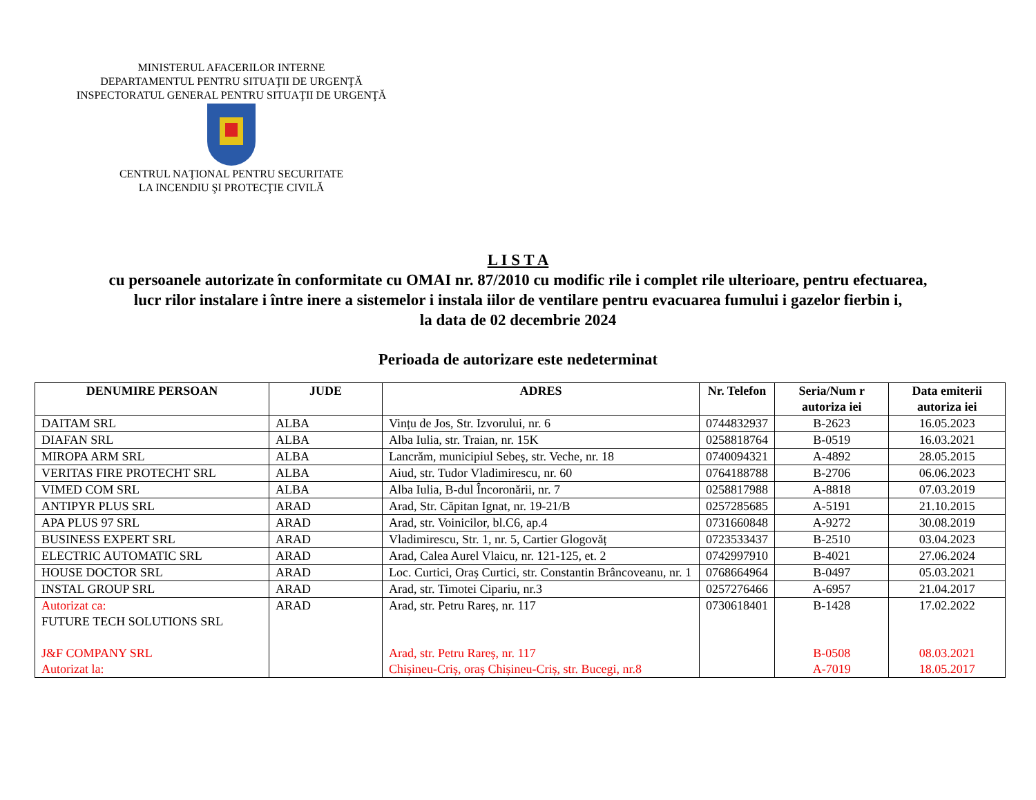MINISTERUL AFACERILOR INTERNE
DEPARTAMENTUL PENTRU SITUAŢII DE URGENŢĂ
INSPECTORATUL GENERAL PENTRU SITUAŢII DE URGENŢĂ
CENTRUL NAŢIONAL PENTRU SECURITATE
LA INCENDIU ŞI PROTECŢIE CIVILĂ
L I S T A
cu persoanele autorizate în conformitate cu OMAI nr. 87/2010 cu modific rile i complet rile ulterioare, pentru efectuarea,
lucr rilor instalare i între inere a sistemelor i instala iilor de ventilare pentru evacuarea fumului i gazelor fierbin i,
la data de 02 decembrie 2024
Perioada de autorizare este nedeterminat
| DENUMIRE PERSOAN | JUDE | ADRES | Nr. Telefon | Seria/Num r autoriza iei | Data emiterii autoriza iei |
| --- | --- | --- | --- | --- | --- |
| DAITAM SRL | ALBA | Vințu de Jos, Str. Izvorului, nr. 6 | 0744832937 | B-2623 | 16.05.2023 |
| DIAFAN SRL | ALBA | Alba Iulia, str. Traian, nr. 15K | 0258818764 | B-0519 | 16.03.2021 |
| MIROPA ARM SRL | ALBA | Lancrăm, municipiul Sebeș, str. Veche, nr. 18 | 0740094321 | A-4892 | 28.05.2015 |
| VERITAS FIRE PROTECHT SRL | ALBA | Aiud, str. Tudor Vladimirescu, nr. 60 | 0764188788 | B-2706 | 06.06.2023 |
| VIMED COM SRL | ALBA | Alba Iulia, B-dul Încoronării, nr. 7 | 0258817988 | A-8818 | 07.03.2019 |
| ANTIPYR PLUS SRL | ARAD | Arad, Str. Căpitan Ignat, nr. 19-21/B | 0257285685 | A-5191 | 21.10.2015 |
| APA PLUS 97 SRL | ARAD | Arad, str. Voinicilor, bl.C6, ap.4 | 0731660848 | A-9272 | 30.08.2019 |
| BUSINESS EXPERT SRL | ARAD | Vladimirescu, Str. 1, nr. 5, Cartier Glogovăț | 0723533437 | B-2510 | 03.04.2023 |
| ELECTRIC AUTOMATIC SRL | ARAD | Arad, Calea Aurel Vlaicu, nr. 121-125, et. 2 | 0742997910 | B-4021 | 27.06.2024 |
| HOUSE DOCTOR SRL | ARAD | Loc. Curtici, Oraș Curtici, str. Constantin Brâncoveanu, nr. 1 | 0768664964 | B-0497 | 05.03.2021 |
| INSTAL GROUP SRL | ARAD | Arad, str. Timotei Cipariu, nr.3 | 0257276466 | A-6957 | 21.04.2017 |
| Autorizat ca: FUTURE TECH SOLUTIONS SRL J&F COMPANY SRL Autorizat la: | ARAD | Arad, str. Petru Rareș, nr. 117 Arad, str. Petru Rareș, nr. 117 Chișineu-Criș, oraș Chișineu-Criș, str. Bucegi, nr.8 | 0730618401 | B-1428 B-0508 A-7019 | 17.02.2022 08.03.2021 18.05.2017 |